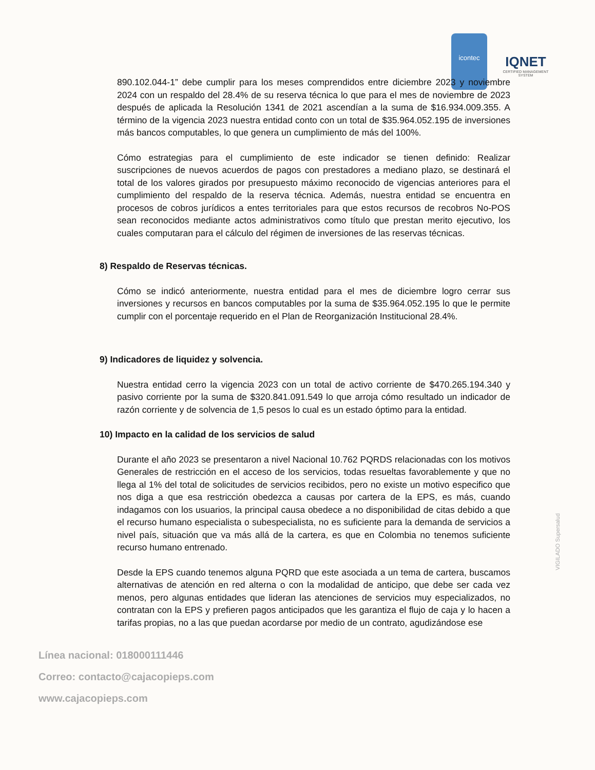icontec
IQNET
CERTIFIED MANAGEMENT SYSTEM
890.102.044-1” debe cumplir para los meses comprendidos entre diciembre 2023 y noviembre 2024 con un respaldo del 28.4% de su reserva técnica lo que para el mes de noviembre de 2023 después de aplicada la Resolución 1341 de 2021 ascendían a la suma de $16.934.009.355. A término de la vigencia 2023 nuestra entidad conto con un total de $35.964.052.195 de inversiones más bancos computables, lo que genera un cumplimiento de más del 100%.
Cómo estrategias para el cumplimiento de este indicador se tienen definido: Realizar suscripciones de nuevos acuerdos de pagos con prestadores a mediano plazo, se destinará el total de los valores girados por presupuesto máximo reconocido de vigencias anteriores para el cumplimiento del respaldo de la reserva técnica. Además, nuestra entidad se encuentra en procesos de cobros jurídicos a entes territoriales para que estos recursos de recobros No-POS sean reconocidos mediante actos administrativos como título que prestan merito ejecutivo, los cuales computaran para el cálculo del régimen de inversiones de las reservas técnicas.
8) Respaldo de Reservas técnicas.
Cómo se indicó anteriormente, nuestra entidad para el mes de diciembre logro cerrar sus inversiones y recursos en bancos computables por la suma de $35.964.052.195 lo que le permite cumplir con el porcentaje requerido en el Plan de Reorganización Institucional 28.4%.
9) Indicadores de liquidez y solvencia.
Nuestra entidad cerro la vigencia 2023 con un total de activo corriente de $470.265.194.340 y pasivo corriente por la suma de $320.841.091.549 lo que arroja cómo resultado un indicador de razón corriente y de solvencia de 1,5 pesos lo cual es un estado óptimo para la entidad.
10) Impacto en la calidad de los servicios de salud
Durante el año 2023 se presentaron a nivel Nacional 10.762 PQRDS relacionadas con los motivos Generales de restricción en el acceso de los servicios, todas resueltas favorablemente y que no llega al 1% del total de solicitudes de servicios recibidos, pero no existe un motivo especifico que nos diga a que esa restricción obedezca a causas por cartera de la EPS, es más, cuando indagamos con los usuarios, la principal causa obedece a no disponibilidad de citas debido a que el recurso humano especialista o subespecialista, no es suficiente para la demanda de servicios a nivel país, situación que va más allá de la cartera, es que en Colombia no tenemos suficiente recurso humano entrenado.
Desde la EPS cuando tenemos alguna PQRD que este asociada a un tema de cartera, buscamos alternativas de atención en red alterna o con la modalidad de anticipo, que debe ser cada vez menos, pero algunas entidades que lideran las atenciones de servicios muy especializados, no contratan con la EPS y prefieren pagos anticipados que les garantiza el flujo de caja y lo hacen a tarifas propias, no a las que puedan acordarse por medio de un contrato, agudizándose ese
Línea nacional: 018000111446
Correo: contacto@cajacopieps.com
www.cajacopieps.com
VIGILADO Supersalud